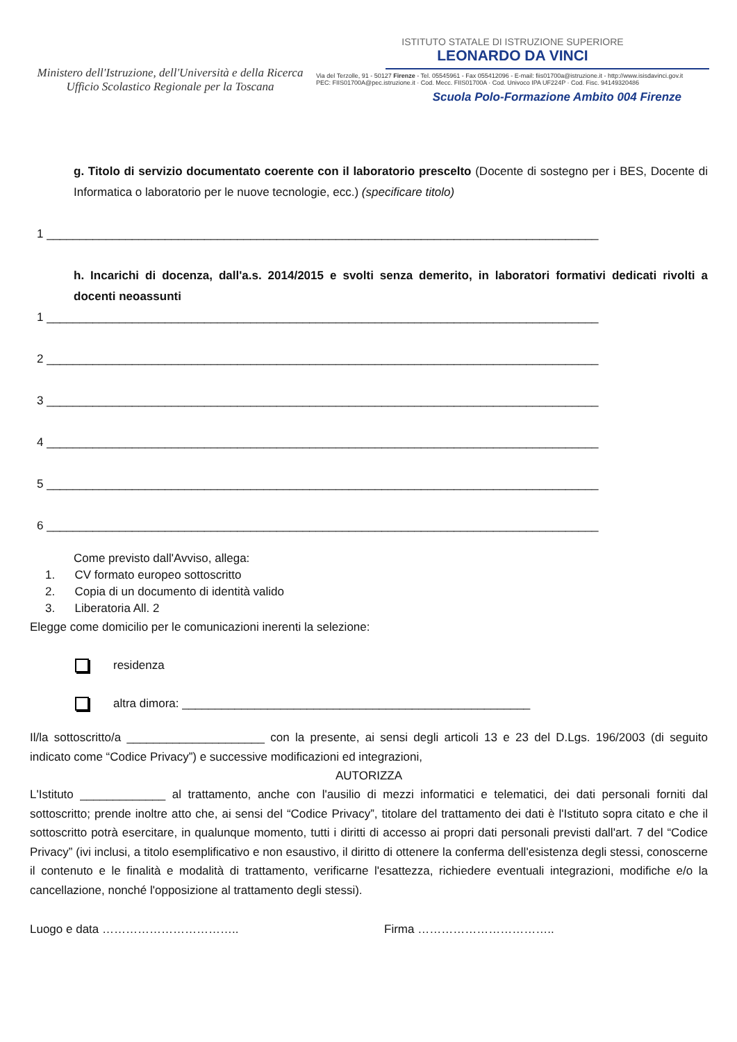Ministero dell'Istruzione, dell'Università e della Ricerca
Ufficio Scolastico Regionale per la Toscana
ISTITUTO STATALE DI ISTRUZIONE SUPERIORE
LEONARDO DA VINCI
Via del Terzolle, 91 - 50127 Firenze - Tel. 05545961 - Fax 055412096 - E-mail: fiis01700a@istruzione.it - http://www.isisdavinci.gov.it
PEC: FIIS01700A@pec.istruzione.it · Cod. Mecc. FIIS01700A · Cod. Univoco IPA UF224P · Cod. Fisc. 94149320486
Scuola Polo-Formazione Ambito 004 Firenze
g. Titolo di servizio documentato coerente con il laboratorio prescelto (Docente di sostegno per i BES, Docente di Informatica o laboratorio per le nuove tecnologie, ecc.) (specificare titolo)
1 ____________________________________________________________________________________
h. Incarichi di docenza, dall'a.s. 2014/2015 e svolti senza demerito, in laboratori formativi dedicati rivolti a docenti neoassunti
1 ____________________________________________________________________________________
2 ____________________________________________________________________________________
3 ____________________________________________________________________________________
4 ____________________________________________________________________________________
5 ____________________________________________________________________________________
6 ____________________________________________________________________________________
Come previsto dall'Avviso, allega:
1. CV formato europeo sottoscritto
2. Copia di un documento di identità valido
3. Liberatoria All. 2
Elegge come domicilio per le comunicazioni inerenti la selezione:
residenza
altra dimora: _____________________________________________________
Il/la sottoscritto/a _____________________ con la presente, ai sensi degli articoli 13 e 23 del D.Lgs. 196/2003 (di seguito indicato come “Codice Privacy”) e successive modificazioni ed integrazioni,
AUTORIZZA
L'Istituto _____________ al trattamento, anche con l'ausilio di mezzi informatici e telematici, dei dati personali forniti dal sottoscritto; prende inoltre atto che, ai sensi del “Codice Privacy”, titolare del trattamento dei dati è l'Istituto sopra citato e che il sottoscritto potrà esercitare, in qualunque momento, tutti i diritti di accesso ai propri dati personali previsti dall'art. 7 del “Codice Privacy” (ivi inclusi, a titolo esemplificativo e non esaustivo, il diritto di ottenere la conferma dell'esistenza degli stessi, conoscerne il contenuto e le finalità e modalità di trattamento, verificarne l'esattezza, richiedere eventuali integrazioni, modifiche e/o la cancellazione, nonché l'opposizione al trattamento degli stessi).
Luogo e data …………………………….. Firma ……………………………..